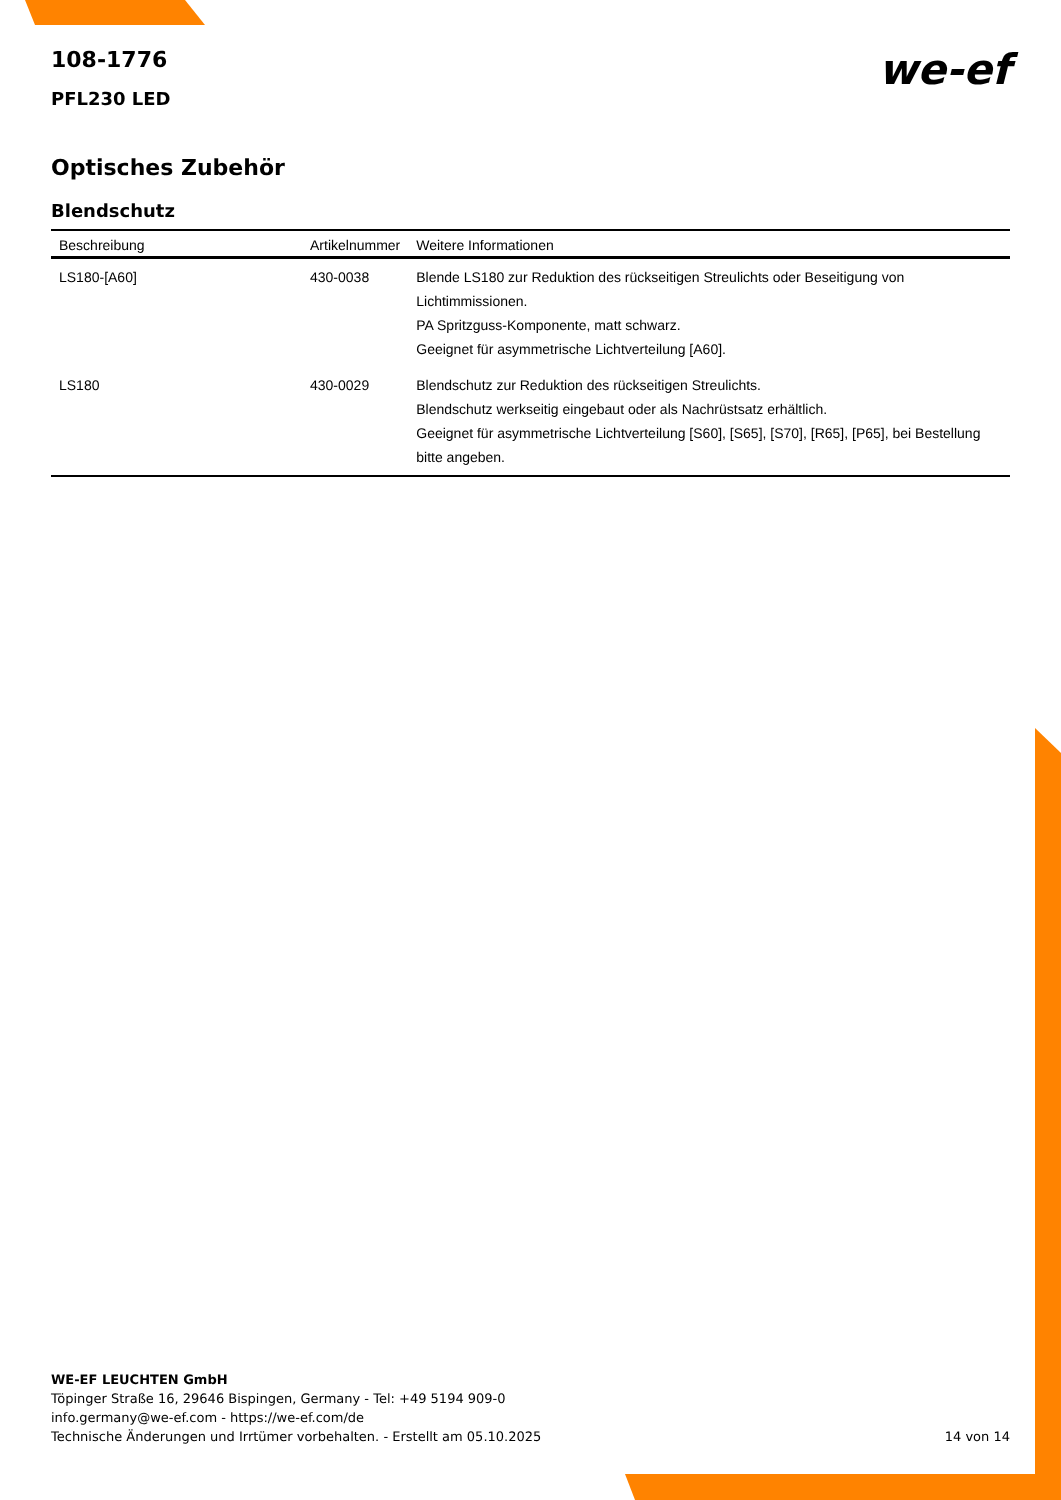108-1776
PFL230 LED
we-ef
Optisches Zubehör
Blendschutz
| Beschreibung | Artikelnummer | Weitere Informationen |
| --- | --- | --- |
| LS180-[A60] | 430-0038 | Blende LS180 zur Reduktion des rückseitigen Streulichts oder Beseitigung von Lichtimmissionen. PA Spritzguss-Komponente, matt schwarz. Geeignet für asymmetrische Lichtverteilung [A60]. |
| LS180 | 430-0029 | Blendschutz zur Reduktion des rückseitigen Streulichts. Blendschutz werkseitig eingebaut oder als Nachrüstsatz erhältlich. Geeignet für asymmetrische Lichtverteilung [S60], [S65], [S70], [R65], [P65], bei Bestellung bitte angeben. |
WE-EF LEUCHTEN GmbH
Töpinger Straße 16, 29646 Bispingen, Germany - Tel: +49 5194 909-0
info.germany@we-ef.com - https://we-ef.com/de
Technische Änderungen und Irrtümer vorbehalten. - Erstellt am 05.10.2025 14 von 14